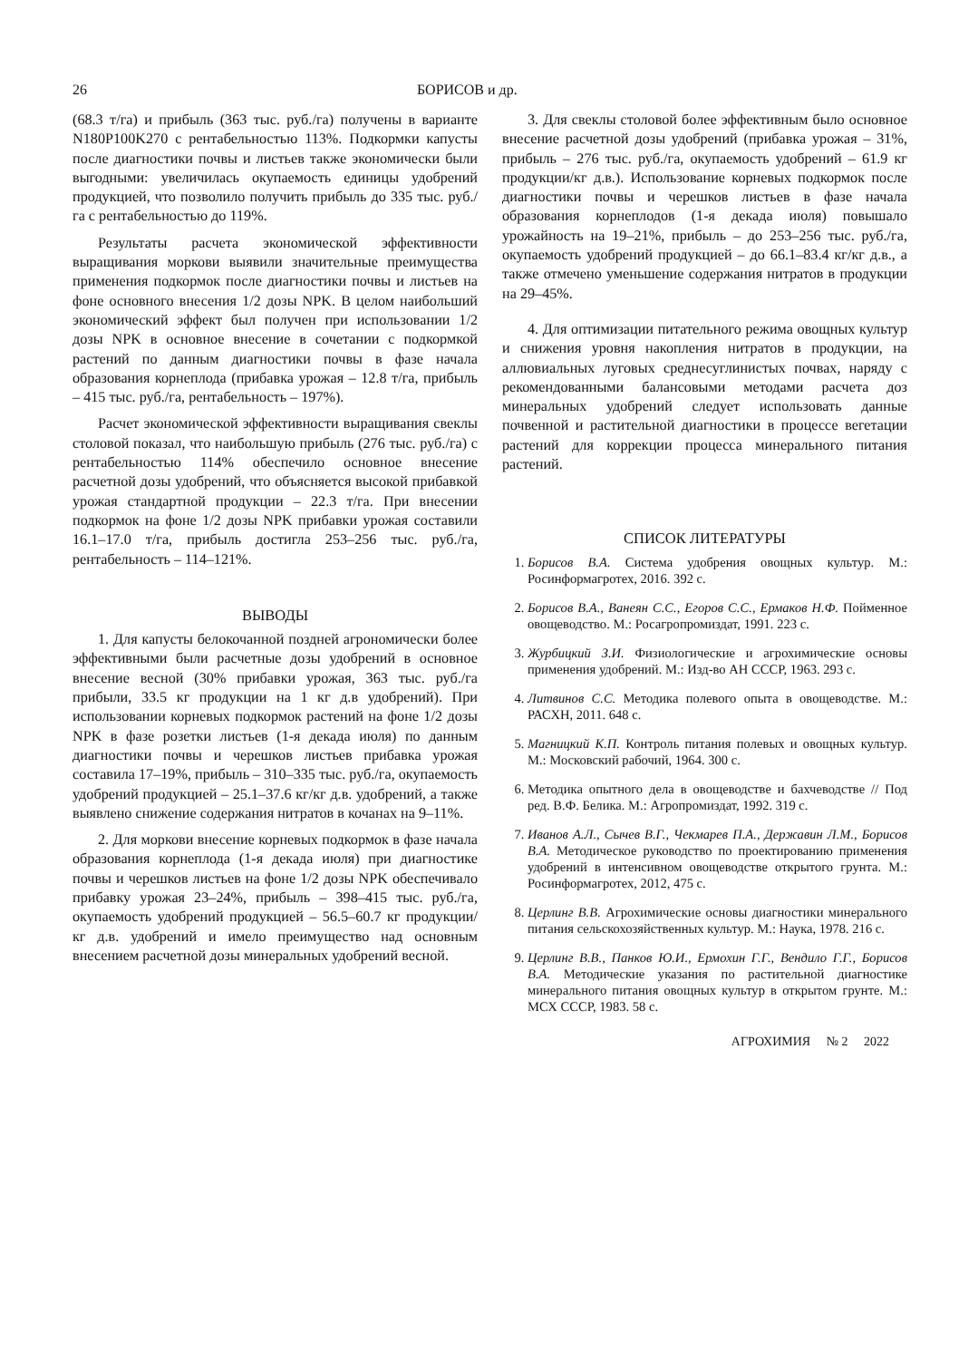26 БОРИСОВ и др.
(68.3 т/га) и прибыль (363 тыс. руб./га) получены в варианте N180P100K270 с рентабельностью 113%. Подкормки капусты после диагностики почвы и листьев также экономически были выгодными: увеличилась окупаемость единицы удобрений продукцией, что позволило получить прибыль до 335 тыс. руб./га с рентабельностью до 119%.
Результаты расчета экономической эффективности выращивания моркови выявили значительные преимущества применения подкормок после диагностики почвы и листьев на фоне основного внесения 1/2 дозы NPK. В целом наибольший экономический эффект был получен при использовании 1/2 дозы NPK в основное внесение в сочетании с подкормкой растений по данным диагностики почвы в фазе начала образования корнеплода (прибавка урожая – 12.8 т/га, прибыль – 415 тыс. руб./га, рентабельность – 197%).
Расчет экономической эффективности выращивания свеклы столовой показал, что наибольшую прибыль (276 тыс. руб./га) с рентабельностью 114% обеспечило основное внесение расчетной дозы удобрений, что объясняется высокой прибавкой урожая стандартной продукции – 22.3 т/га. При внесении подкормок на фоне 1/2 дозы NPK прибавки урожая составили 16.1–17.0 т/га, прибыль достигла 253–256 тыс. руб./га, рентабельность – 114–121%.
ВЫВОДЫ
1. Для капусты белокочанной поздней агрономически более эффективными были расчетные дозы удобрений в основное внесение весной (30% прибавки урожая, 363 тыс. руб./га прибыли, 33.5 кг продукции на 1 кг д.в удобрений). При использовании корневых подкормок растений на фоне 1/2 дозы NPK в фазе розетки листьев (1-я декада июля) по данным диагностики почвы и черешков листьев прибавка урожая составила 17–19%, прибыль – 310–335 тыс. руб./га, окупаемость удобрений продукцией – 25.1–37.6 кг/кг д.в. удобрений, а также выявлено снижение содержания нитратов в кочанах на 9–11%.
2. Для моркови внесение корневых подкормок в фазе начала образования корнеплода (1-я декада июля) при диагностике почвы и черешков листьев на фоне 1/2 дозы NPK обеспечивало прибавку урожая 23–24%, прибыль – 398–415 тыс. руб./га, окупаемость удобрений продукцией – 56.5–60.7 кг продукции/кг д.в. удобрений и имело преимущество над основным внесением расчетной дозы минеральных удобрений весной.
3. Для свеклы столовой более эффективным было основное внесение расчетной дозы удобрений (прибавка урожая – 31%, прибыль – 276 тыс. руб./га, окупаемость удобрений – 61.9 кг продукции/кг д.в.). Использование корневых подкормок после диагностики почвы и черешков листьев в фазе начала образования корнеплодов (1-я декада июля) повышало урожайность на 19–21%, прибыль – до 253–256 тыс. руб./га, окупаемость удобрений продукцией – до 66.1–83.4 кг/кг д.в., а также отмечено уменьшение содержания нитратов в продукции на 29–45%.
4. Для оптимизации питательного режима овощных культур и снижения уровня накопления нитратов в продукции, на аллювиальных луговых среднесуглинистых почвах, наряду с рекомендованными балансовыми методами расчета доз минеральных удобрений следует использовать данные почвенной и растительной диагностики в процессе вегетации растений для коррекции процесса минерального питания растений.
СПИСОК ЛИТЕРАТУРЫ
1. Борисов В.А. Система удобрения овощных культур. М.: Росинформагротех, 2016. 392 с.
2. Борисов В.А., Ванеян С.С., Егоров С.С., Ермаков Н.Ф. Пойменное овощеводство. М.: Росагропромиздат, 1991. 223 с.
3. Журбицкий З.И. Физиологические и агрохимические основы применения удобрений. М.: Изд-во АН СССР, 1963. 293 с.
4. Литвинов С.С. Методика полевого опыта в овощеводстве. М.: РАСХН, 2011. 648 с.
5. Магницкий К.П. Контроль питания полевых и овощных культур. М.: Московский рабочий, 1964. 300 с.
6. Методика опытного дела в овощеводстве и бахчеводстве // Под ред. В.Ф. Белика. М.: Агропромиздат, 1992. 319 с.
7. Иванов А.Л., Сычев В.Г., Чекмарев П.А., Державин Л.М., Борисов В.А. Методическое руководство по проектированию применения удобрений в интенсивном овощеводстве открытого грунта. М.: Росинформагротех, 2012, 475 с.
8. Церлинг В.В. Агрохимические основы диагностики минерального питания сельскохозяйственных культур. М.: Наука, 1978. 216 с.
9. Церлинг В.В., Панков Ю.И., Ермохин Г.Г., Вендило Г.Г., Борисов В.А. Методические указания по растительной диагностике минерального питания овощных культур в открытом грунте. М.: МСХ СССР, 1983. 58 с.
АГРОХИМИЯ № 2 2022